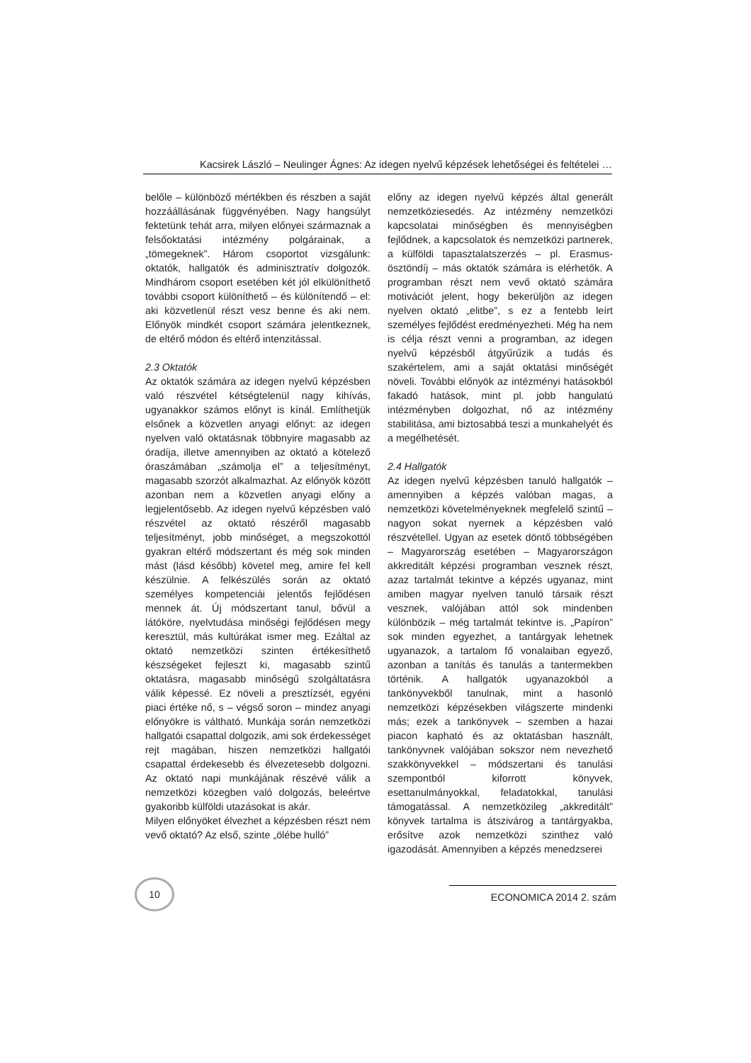Kacsirek László – Neulinger Ágnes: Az idegen nyelvű képzések lehetőségei és feltételei …
belőle – különböző mértékben és részben a saját hozzáállásának függvényében. Nagy hangsúlyt fektetünk tehát arra, milyen előnyei származnak a felsőoktatási intézmény polgárainak, a „tömegeknek”. Három csoportot vizsgálunk: oktatók, hallgatók és adminisztratív dolgozók. Mindhárom csoport esetében két jól elkülöníthető további csoport különíthető – és különítendő – el: aki közvetlenül részt vesz benne és aki nem. Előnyök mindkét csoport számára jelentkeznek, de eltérő módon és eltérő intenzitással.
2.3 Oktatók
Az oktatók számára az idegen nyelvű képzésben való részvétel kétségtelenül nagy kihívás, ugyanakkor számos előnyt is kínál. Említhetjük elsőnek a közvetlen anyagi előnyt: az idegen nyelven való oktatásnak többnyire magasabb az óradíja, illetve amennyiben az oktató a kötelező óraszámában „számolja el” a teljesítményt, magasabb szorzót alkalmazhat. Az előnyök között azonban nem a közvetlen anyagi előny a legjelentősebb. Az idegen nyelvű képzésben való részvétel az oktató részéről magasabb teljesítményt, jobb minőséget, a megszokottól gyakran eltérő módszertant és még sok minden mást (lásd később) követel meg, amire fel kell készülnie. A felkészülés során az oktató személyes kompetenciái jelentős fejlődésen mennek át. Új módszertant tanul, bővül a látóköre, nyelvtudása minőségi fejlődésen megy keresztül, más kultúrákat ismer meg. Ezáltal az oktató nemzetközi szinten értékesíthető készségeket fejleszt ki, magasabb szintű oktatásra, magasabb minőségű szolgáltatásra válik képessé. Ez növeli a presztízsét, egyéni piaci értéke nő, s – végső soron – mindez anyagi előnyökre is váltható. Munkája során nemzetközi hallgatói csapattal dolgozik, ami sok érdekességet rejt magában, hiszen nemzetközi hallgatói csapattal érdekesebb és élvezetesebb dolgozni. Az oktató napi munkájának részévé válik a nemzetközi közegben való dolgozás, beleértve gyakoribb külföldi utazásokat is akár.
Milyen előnyöket élvezhet a képzésben részt nem vevő oktató? Az első, szinte „ölébe hulló”
előny az idegen nyelvű képzés által generált nemzetköziesedés. Az intézmény nemzetközi kapcsolatai minőségben és mennyiségben fejlődnek, a kapcsolatok és nemzetközi partnerek, a külföldi tapasztalatszerzés – pl. Erasmus-ösztöndíj – más oktatók számára is elérhetők. A programban részt nem vevő oktató számára motivációt jelent, hogy bekerüljön az idegen nyelven oktató „elitbe”, s ez a fentebb leírt személyes fejlődést eredményezheti. Még ha nem is célja részt venni a programban, az idegen nyelvű képzésből átgyűrűzik a tudás és szakértelem, ami a saját oktatási minőségét növeli. További előnyök az intézményi hatásokból fakadó hatások, mint pl. jobb hangulatú intézményben dolgozhat, nő az intézmény stabilitása, ami biztosabbá teszi a munkahelyét és a megélhetését.
2.4 Hallgatók
Az idegen nyelvű képzésben tanuló hallgatók – amennyiben a képzés valóban magas, a nemzetközi követelményeknek megfelelő szintű – nagyon sokat nyernek a képzésben való részvétellel. Ugyan az esetek döntő többségében – Magyarország esetében – Magyarországon akkreditált képzési programban vesznek részt, azaz tartalmát tekintve a képzés ugyanaz, mint amiben magyar nyelven tanuló társaik részt vesznek, valójában attól sok mindenben különbözik – még tartalmát tekintve is. „Papíron” sok minden egyezhet, a tantárgyak lehetnek ugyanazok, a tartalom fő vonalaiban egyező, azonban a tanítás és tanulás a tantermekben történik. A hallgatók ugyanazokból a tankönyvekből tanulnak, mint a hasonló nemzetközi képzésekben világszerte mindenki más; ezek a tankönyvek – szemben a hazai piacon kapható és az oktatásban használt, tankönyvnek valójában sokszor nem nevezhető szakkönyvekkel – módszertani és tanulási szempontból kiforrott könyvek, esettanulmányokkal, feladatokkal, tanulási támogatással. A nemzetközileg „akkreditált” könyvek tartalma is átszivárog a tantárgyakba, erősítve azok nemzetközi szinthez való igazodását. Amennyiben a képzés menedzserei
10
ECONOMICA 2014 2. szám